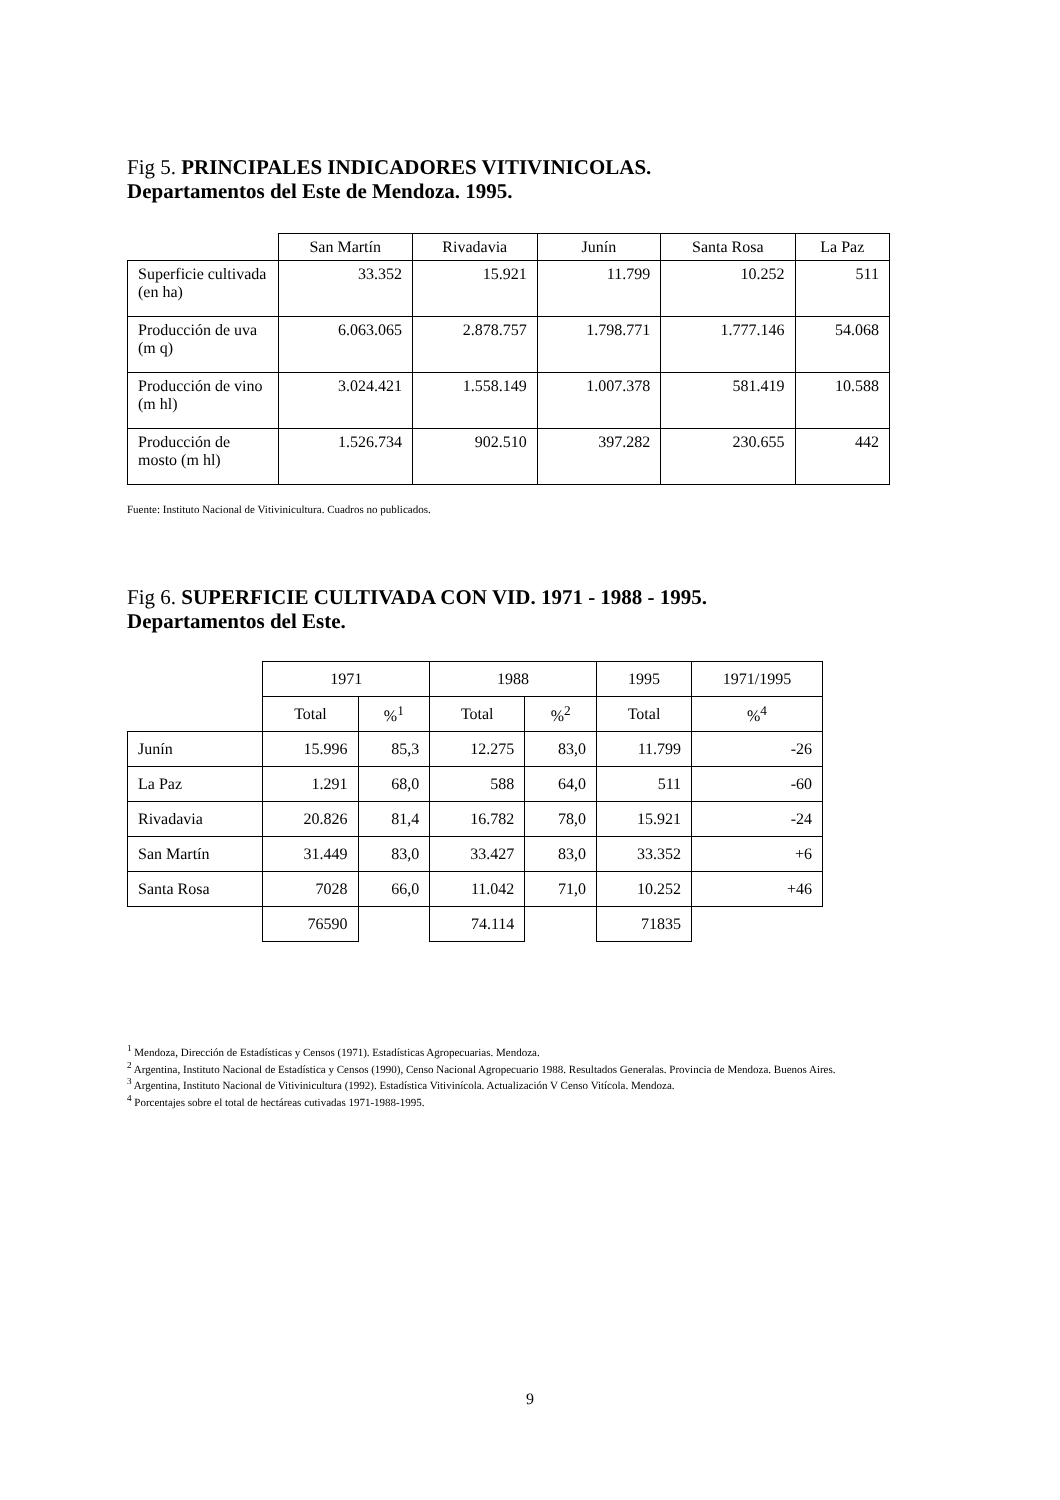Fig 5. PRINCIPALES INDICADORES VITIVINICOLAS.
Departamentos del Este de Mendoza. 1995.
| | San Martín | Rivadavia | Junín | Santa Rosa | La Paz |
| --- | --- | --- | --- | --- | --- |
| Superficie cultivada (en ha) | 33.352 | 15.921 | 11.799 | 10.252 | 511 |
| Producción de uva (m q) | 6.063.065 | 2.878.757 | 1.798.771 | 1.777.146 | 54.068 |
| Producción de vino (m hl) | 3.024.421 | 1.558.149 | 1.007.378 | 581.419 | 10.588 |
| Producción de mosto (m hl) | 1.526.734 | 902.510 | 397.282 | 230.655 | 442 |
Fuente: Instituto Nacional de Vitivinicultura. Cuadros no publicados.
Fig 6. SUPERFICIE CULTIVADA CON VID. 1971 - 1988 - 1995.
Departamentos del Este.
| | 1971 | | 1988 | | 1995 | 1971/1995 |
| --- | --- | --- | --- | --- | --- | --- |
| | Total | %<sup>1</sup> | Total | %<sup>2</sup> | Total | %<sup>4</sup> |
| Junín | 15.996 | 85,3 | 12.275 | 83,0 | 11.799 | -26 |
| La Paz | 1.291 | 68,0 | 588 | 64,0 | 511 | -60 |
| Rivadavia | 20.826 | 81,4 | 16.782 | 78,0 | 15.921 | -24 |
| San Martín | 31.449 | 83,0 | 33.427 | 83,0 | 33.352 | +6 |
| Santa Rosa | 7028 | 66,0 | 11.042 | 71,0 | 10.252 | +46 |
| | 76590 | | 74.114 | | 71835 | |
<sup>1</sup> Mendoza, Dirección de Estadísticas y Censos (1971). Estadísticas Agropecuarias. Mendoza.
<sup>2</sup> Argentina, Instituto Nacional de Estadística y Censos (1990), Censo Nacional Agropecuario 1988. Resultados Generalas. Provincia de Mendoza. Buenos Aires.
<sup>3</sup> Argentina, Instituto Nacional de Vitivinicultura (1992). Estadística Vitivinícola. Actualización V Censo Vitícola. Mendoza.
<sup>4</sup> Porcentajes sobre el total de hectáreas cutivadas 1971-1988-1995.
9